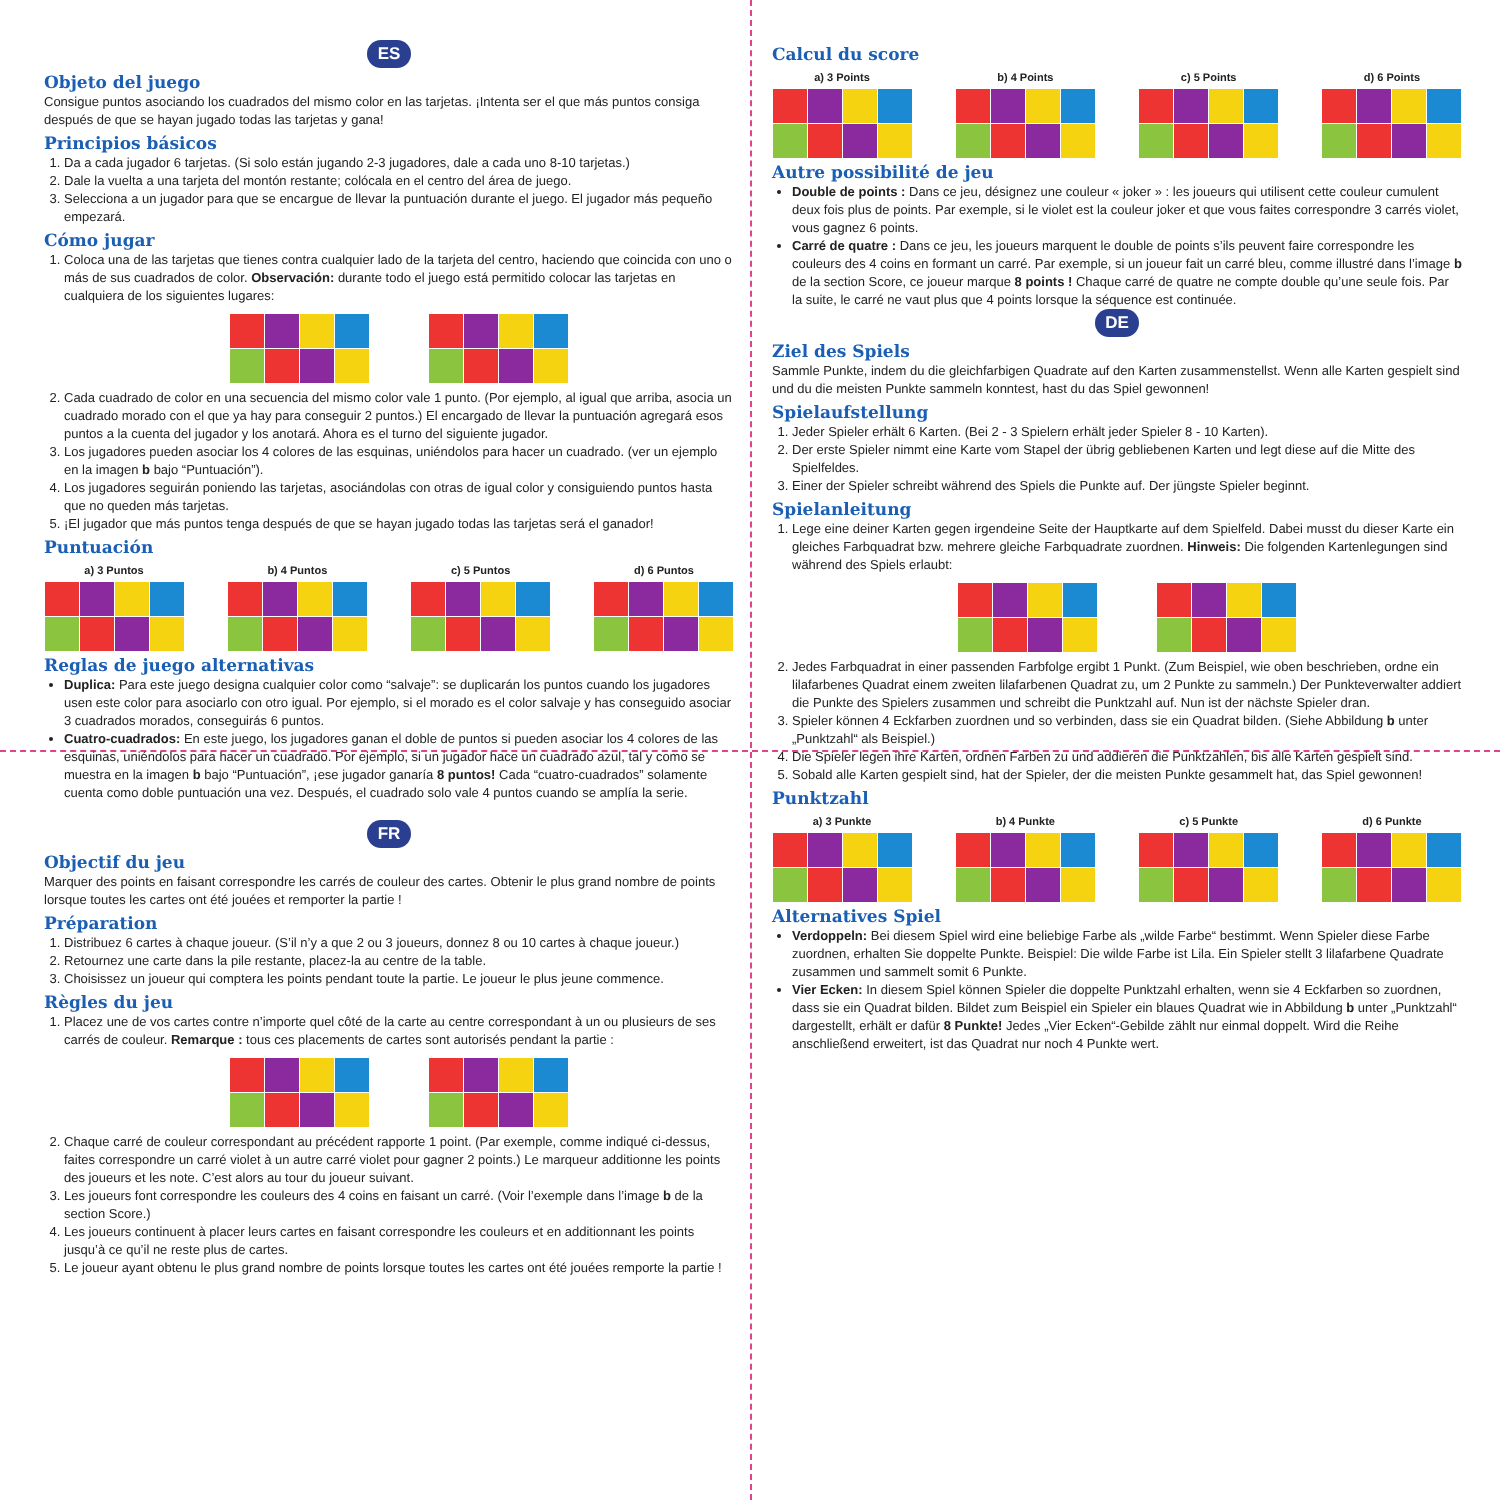ES
Objeto del juego
Consigue puntos asociando los cuadrados del mismo color en las tarjetas. ¡Intenta ser el que más puntos consiga después de que se hayan jugado todas las tarjetas y gana!
Principios básicos
1. Da a cada jugador 6 tarjetas. (Si solo están jugando 2-3 jugadores, dale a cada uno 8-10 tarjetas.)
2. Dale la vuelta a una tarjeta del montón restante; colócala en el centro del área de juego.
3. Selecciona a un jugador para que se encargue de llevar la puntuación durante el juego. El jugador más pequeño empezará.
Cómo jugar
1. Coloca una de las tarjetas que tienes contra cualquier lado de la tarjeta del centro, haciendo que coincida con uno o más de sus cuadrados de color. Observación: durante todo el juego está permitido colocar las tarjetas en cualquiera de los siguientes lugares:
2. Cada cuadrado de color en una secuencia del mismo color vale 1 punto. (Por ejemplo, al igual que arriba, asocia un cuadrado morado con el que ya hay para conseguir 2 puntos.) El encargado de llevar la puntuación agregará esos puntos a la cuenta del jugador y los anotará. Ahora es el turno del siguiente jugador.
3. Los jugadores pueden asociar los 4 colores de las esquinas, uniéndolos para hacer un cuadrado. (ver un ejemplo en la imagen b bajo “Puntuación”).
4. Los jugadores seguirán poniendo las tarjetas, asociándolas con otras de igual color y consiguiendo puntos hasta que no queden más tarjetas.
5. ¡El jugador que más puntos tenga después de que se hayan jugado todas las tarjetas será el ganador!
Puntuación
a) 3 Puntos b) 4 Puntos c) 5 Puntos d) 6 Puntos
Reglas de juego alternativas
Duplica: Para este juego designa cualquier color como “salvaje”: se duplicarán los puntos cuando los jugadores usen este color para asociarlo con otro igual. Por ejemplo, si el morado es el color salvaje y has conseguido asociar 3 cuadrados morados, conseguirás 6 puntos.
Cuatro-cuadrados: En este juego, los jugadores ganan el doble de puntos si pueden asociar los 4 colores de las esquinas, uniéndolos para hacer un cuadrado. Por ejemplo, si un jugador hace un cuadrado azul, tal y como se muestra en la imagen b bajo “Puntuación”, ¡ese jugador ganaría 8 puntos! Cada “cuatro-cuadrados” solamente cuenta como doble puntuación una vez. Después, el cuadrado solo vale 4 puntos cuando se amplía la serie.
FR
Objectif du jeu
Marquer des points en faisant correspondre les carrés de couleur des cartes. Obtenir le plus grand nombre de points lorsque toutes les cartes ont été jouées et remporter la partie !
Préparation
1. Distribuez 6 cartes à chaque joueur. (S’il n’y a que 2 ou 3 joueurs, donnez 8 ou 10 cartes à chaque joueur.)
2. Retournez une carte dans la pile restante, placez-la au centre de la table.
3. Choisissez un joueur qui comptera les points pendant toute la partie. Le joueur le plus jeune commence.
Règles du jeu
1. Placez une de vos cartes contre n’importe quel côté de la carte au centre correspondant à un ou plusieurs de ses carrés de couleur. Remarque : tous ces placements de cartes sont autorisés pendant la partie :
2. Chaque carré de couleur correspondant au précédent rapporte 1 point. (Par exemple, comme indiqué ci-dessus, faites correspondre un carré violet à un autre carré violet pour gagner 2 points.) Le marqueur additionne les points des joueurs et les note. C’est alors au tour du joueur suivant.
3. Les joueurs font correspondre les couleurs des 4 coins en faisant un carré. (Voir l’exemple dans l’image b de la section Score.)
4. Les joueurs continuent à placer leurs cartes en faisant correspondre les couleurs et en additionnant les points jusqu’à ce qu’il ne reste plus de cartes.
5. Le joueur ayant obtenu le plus grand nombre de points lorsque toutes les cartes ont été jouées remporte la partie !
Calcul du score
a) 3 Points b) 4 Points c) 5 Points d) 6 Points
Autre possibilité de jeu
Double de points : Dans ce jeu, désignez une couleur « joker » : les joueurs qui utilisent cette couleur cumulent deux fois plus de points. Par exemple, si le violet est la couleur joker et que vous faites correspondre 3 carrés violet, vous gagnez 6 points.
Carré de quatre : Dans ce jeu, les joueurs marquent le double de points s’ils peuvent faire correspondre les couleurs des 4 coins en formant un carré. Par exemple, si un joueur fait un carré bleu, comme illustré dans l’image b de la section Score, ce joueur marque 8 points ! Chaque carré de quatre ne compte double qu’une seule fois. Par la suite, le carré ne vaut plus que 4 points lorsque la séquence est continuée.
DE
Ziel des Spiels
Sammle Punkte, indem du die gleichfarbigen Quadrate auf den Karten zusammenstellst. Wenn alle Karten gespielt sind und du die meisten Punkte sammeln konntest, hast du das Spiel gewonnen!
Spielaufstellung
1. Jeder Spieler erhält 6 Karten. (Bei 2 - 3 Spielern erhält jeder Spieler 8 - 10 Karten).
2. Der erste Spieler nimmt eine Karte vom Stapel der übrig gebliebenen Karten und legt diese auf die Mitte des Spielfeldes.
3. Einer der Spieler schreibt während des Spiels die Punkte auf. Der jüngste Spieler beginnt.
Spielanleitung
1. Lege eine deiner Karten gegen irgendeine Seite der Hauptkarte auf dem Spielfeld. Dabei musst du dieser Karte ein gleiches Farbquadrat bzw. mehrere gleiche Farbquadrate zuordnen. Hinweis: Die folgenden Kartenlegungen sind während des Spiels erlaubt:
2. Jedes Farbquadrat in einer passenden Farbfolge ergibt 1 Punkt. (Zum Beispiel, wie oben beschrieben, ordne ein lilafarbenes Quadrat einem zweiten lilafarbenen Quadrat zu, um 2 Punkte zu sammeln.) Der Punkteverwalter addiert die Punkte des Spielers zusammen und schreibt die Punktzahl auf. Nun ist der nächste Spieler dran.
3. Spieler können 4 Eckfarben zuordnen und so verbinden, dass sie ein Quadrat bilden. (Siehe Abbildung b unter „Punktzahl“ als Beispiel.)
4. Die Spieler legen ihre Karten, ordnen Farben zu und addieren die Punktzahlen, bis alle Karten gespielt sind.
5. Sobald alle Karten gespielt sind, hat der Spieler, der die meisten Punkte gesammelt hat, das Spiel gewonnen!
Punktzahl
a) 3 Punkte b) 4 Punkte c) 5 Punkte d) 6 Punkte
Alternatives Spiel
Verdoppeln: Bei diesem Spiel wird eine beliebige Farbe als „wilde Farbe“ bestimmt. Wenn Spieler diese Farbe zuordnen, erhalten Sie doppelte Punkte. Beispiel: Die wilde Farbe ist Lila. Ein Spieler stellt 3 lilafarbene Quadrate zusammen und sammelt somit 6 Punkte.
Vier Ecken: In diesem Spiel können Spieler die doppelte Punktzahl erhalten, wenn sie 4 Eckfarben so zuordnen, dass sie ein Quadrat bilden. Bildet zum Beispiel ein Spieler ein blaues Quadrat wie in Abbildung b unter „Punktzahl“ dargestellt, erhält er dafür 8 Punkte! Jedes „Vier Ecken“-Gebilde zählt nur einmal doppelt. Wird die Reihe anschließend erweitert, ist das Quadrat nur noch 4 Punkte wert.